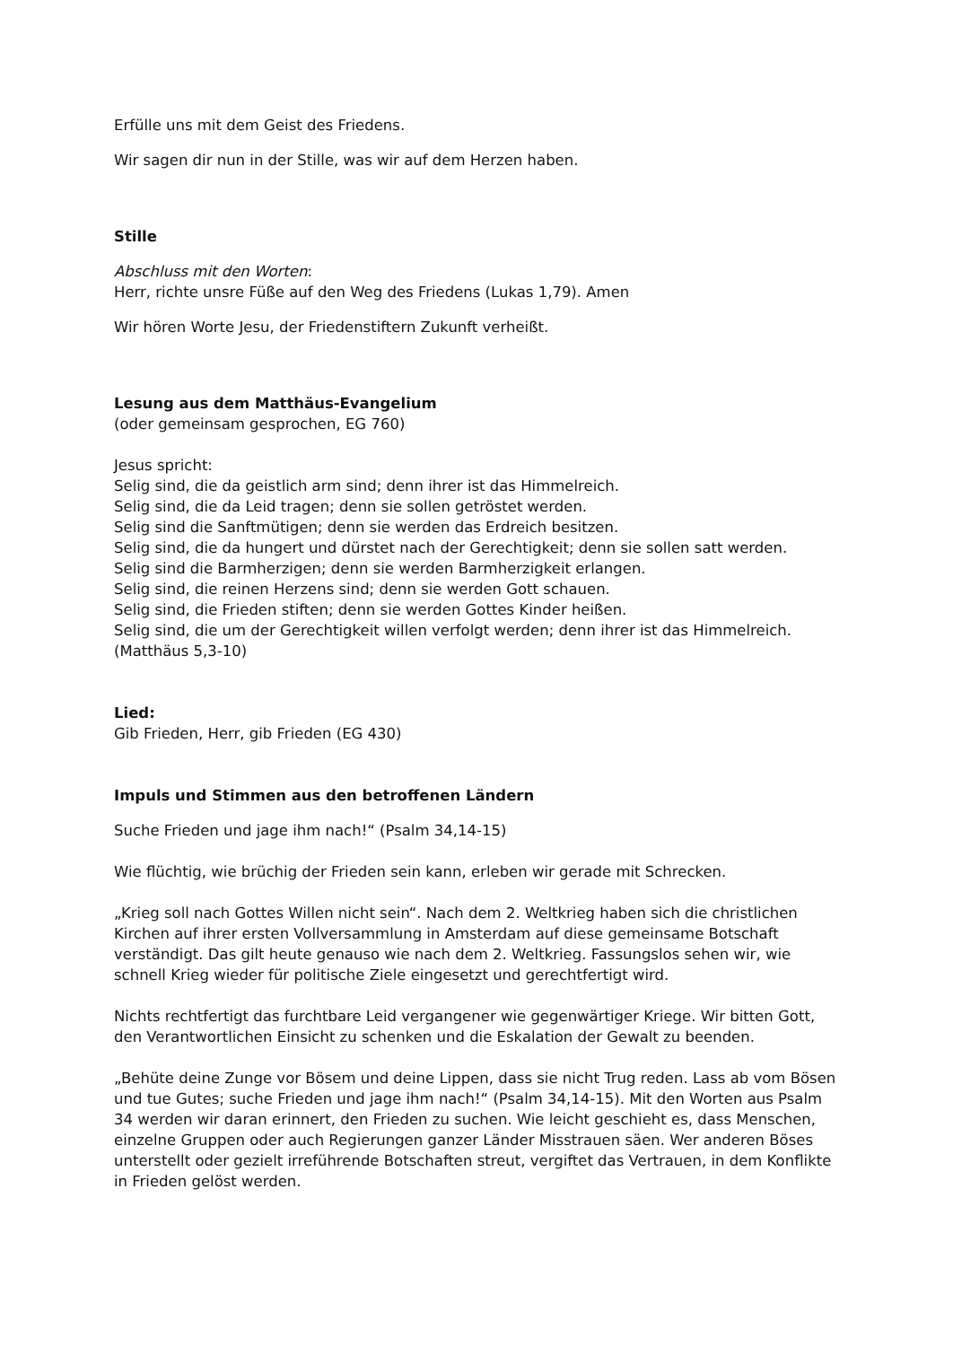Erfülle uns mit dem Geist des Friedens.
Wir sagen dir nun in der Stille, was wir auf dem Herzen haben.
Stille
Abschluss mit den Worten:
Herr, richte unsre Füße auf den Weg des Friedens (Lukas 1,79). Amen
Wir hören Worte Jesu, der Friedenstiftern Zukunft verheißt.
Lesung aus dem Matthäus-Evangelium
(oder gemeinsam gesprochen, EG 760)
Jesus spricht:
Selig sind, die da geistlich arm sind; denn ihrer ist das Himmelreich.
Selig sind, die da Leid tragen; denn sie sollen getröstet werden.
Selig sind die Sanftmütigen; denn sie werden das Erdreich besitzen.
Selig sind, die da hungert und dürstet nach der Gerechtigkeit; denn sie sollen satt werden.
Selig sind die Barmherzigen; denn sie werden Barmherzigkeit erlangen.
Selig sind, die reinen Herzens sind; denn sie werden Gott schauen.
Selig sind, die Frieden stiften; denn sie werden Gottes Kinder heißen.
Selig sind, die um der Gerechtigkeit willen verfolgt werden; denn ihrer ist das Himmelreich.
(Matthäus 5,3-10)
Lied:
Gib Frieden, Herr, gib Frieden (EG 430)
Impuls und Stimmen aus den betroffenen Ländern
Suche Frieden und jage ihm nach!“ (Psalm 34,14-15)
Wie flüchtig, wie brüchig der Frieden sein kann, erleben wir gerade mit Schrecken.
„Krieg soll nach Gottes Willen nicht sein“. Nach dem 2. Weltkrieg haben sich die christlichen Kirchen auf ihrer ersten Vollversammlung in Amsterdam auf diese gemeinsame Botschaft verständigt. Das gilt heute genauso wie nach dem 2. Weltkrieg. Fassungslos sehen wir, wie schnell Krieg wieder für politische Ziele eingesetzt und gerechtfertigt wird.
Nichts rechtfertigt das furchtbare Leid vergangener wie gegenwärtiger Kriege. Wir bitten Gott, den Verantwortlichen Einsicht zu schenken und die Eskalation der Gewalt zu beenden.
„Behüte deine Zunge vor Bösem und deine Lippen, dass sie nicht Trug reden. Lass ab vom Bösen und tue Gutes; suche Frieden und jage ihm nach!“ (Psalm 34,14-15). Mit den Worten aus Psalm 34 werden wir daran erinnert, den Frieden zu suchen. Wie leicht geschieht es, dass Menschen, einzelne Gruppen oder auch Regierungen ganzer Länder Misstrauen säen. Wer anderen Böses unterstellt oder gezielt irreführende Botschaften streut, vergiftet das Vertrauen, in dem Konflikte in Frieden gelöst werden.